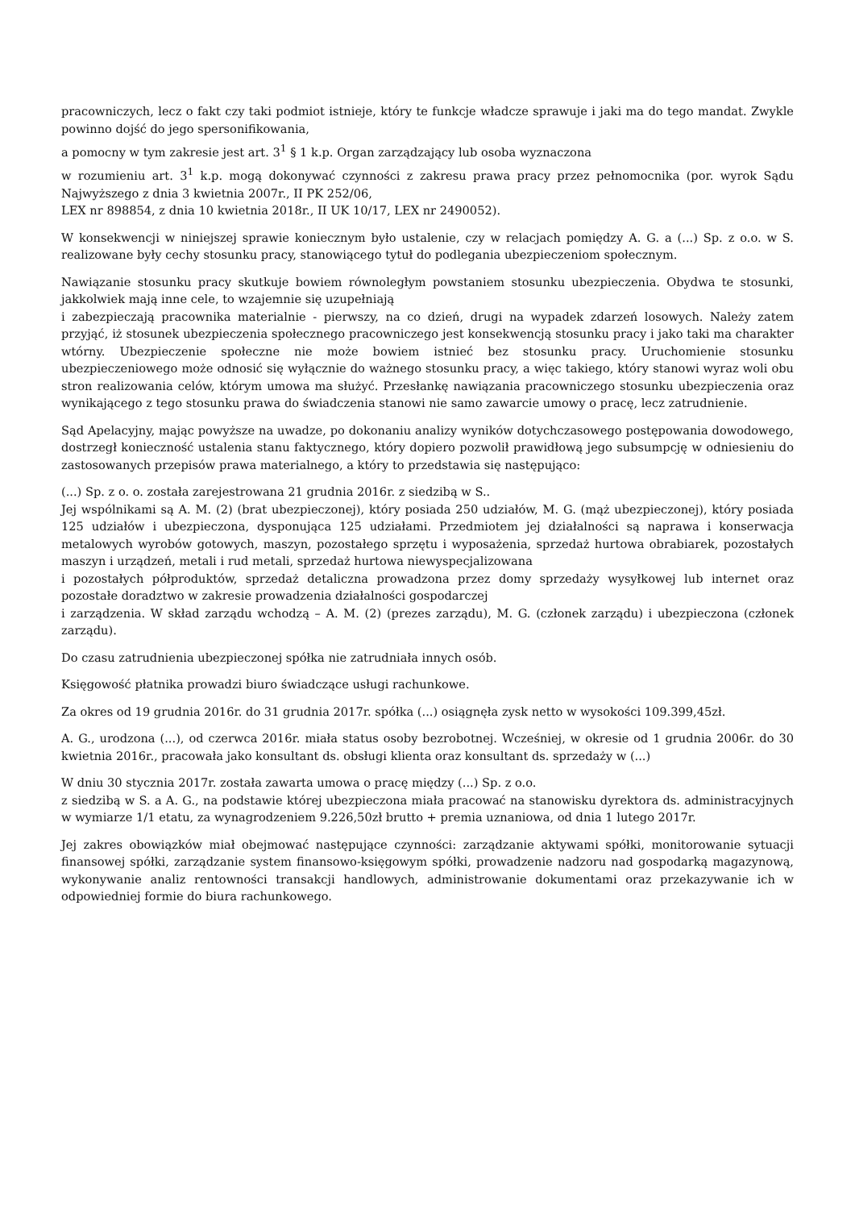pracowniczych, lecz o fakt czy taki podmiot istnieje, który te funkcje władcze sprawuje i jaki ma do tego mandat. Zwykle powinno dojść do jego spersonifikowania,
a pomocny w tym zakresie jest art. 3<sup>1</sup> § 1 k.p. Organ zarządzający lub osoba wyznaczona
w rozumieniu art. 3<sup>1</sup> k.p. mogą dokonywać czynności z zakresu prawa pracy przez pełnomocnika (por. wyrok Sądu Najwyższego z dnia 3 kwietnia 2007r., II PK 252/06,
LEX nr 898854, z dnia 10 kwietnia 2018r., II UK 10/17, LEX nr 2490052).
W konsekwencji w niniejszej sprawie koniecznym było ustalenie, czy w relacjach pomiędzy A. G. a (...) Sp. z o.o. w S. realizowane były cechy stosunku pracy, stanowiącego tytuł do podlegania ubezpieczeniom społecznym.
Nawiązanie stosunku pracy skutkuje bowiem równoległym powstaniem stosunku ubezpieczenia. Obydwa te stosunki, jakkolwiek mają inne cele, to wzajemnie się uzupełniają
i zabezpieczają pracownika materialnie - pierwszy, na co dzień, drugi na wypadek zdarzeń losowych. Należy zatem przyjąć, iż stosunek ubezpieczenia społecznego pracowniczego jest konsekwencją stosunku pracy i jako taki ma charakter wtórny. Ubezpieczenie społeczne nie może bowiem istnieć bez stosunku pracy. Uruchomienie stosunku ubezpieczeniowego może odnosić się wyłącznie do ważnego stosunku pracy, a więc takiego, który stanowi wyraz woli obu stron realizowania celów, którym umowa ma służyć. Przesłankę nawiązania pracowniczego stosunku ubezpieczenia oraz wynikającego z tego stosunku prawa do świadczenia stanowi nie samo zawarcie umowy o pracę, lecz zatrudnienie.
Sąd Apelacyjny, mając powyższe na uwadze, po dokonaniu analizy wyników dotychczasowego postępowania dowodowego, dostrzegł konieczność ustalenia stanu faktycznego, który dopiero pozwolił prawidłową jego subsumpcję w odniesieniu do zastosowanych przepisów prawa materialnego, a który to przedstawia się następująco:
(...) Sp. z o. o. została zarejestrowana 21 grudnia 2016r. z siedzibą w S..
Jej wspólnikami są A. M. (2) (brat ubezpieczonej), który posiada 250 udziałów, M. G. (mąż ubezpieczonej), który posiada 125 udziałów i ubezpieczona, dysponująca 125 udziałami. Przedmiotem jej działalności są naprawa i konserwacja metalowych wyrobów gotowych, maszyn, pozostałego sprzętu i wyposażenia, sprzedaż hurtowa obrabiarek, pozostałych maszyn i urządzeń, metali i rud metali, sprzedaż hurtowa niewyspecjalizowana
i pozostałych półproduktów, sprzedaż detaliczna prowadzona przez domy sprzedaży wysyłkowej lub internet oraz pozostałe doradztwo w zakresie prowadzenia działalności gospodarczej
i zarządzenia. W skład zarządu wchodzą – A. M. (2) (prezes zarządu), M. G. (członek zarządu) i ubezpieczona (członek zarządu).
Do czasu zatrudnienia ubezpieczonej spółka nie zatrudniała innych osób.
Księgowość płatnika prowadzi biuro świadczące usługi rachunkowe.
Za okres od 19 grudnia 2016r. do 31 grudnia 2017r. spółka (...) osiągnęła zysk netto w wysokości 109.399,45zł.
A. G., urodzona (...), od czerwca 2016r. miała status osoby bezrobotnej. Wcześniej, w okresie od 1 grudnia 2006r. do 30 kwietnia 2016r., pracowała jako konsultant ds. obsługi klienta oraz konsultant ds. sprzedaży w (...)
W dniu 30 stycznia 2017r. została zawarta umowa o pracę między (...) Sp. z o.o.
z siedzibą w S. a A. G., na podstawie której ubezpieczona miała pracować na stanowisku dyrektora ds. administracyjnych w wymiarze 1/1 etatu, za wynagrodzeniem 9.226,50zł brutto + premia uznaniowa, od dnia 1 lutego 2017r.
Jej zakres obowiązków miał obejmować następujące czynności: zarządzanie aktywami spółki, monitorowanie sytuacji finansowej spółki, zarządzanie system finansowo-księgowym spółki, prowadzenie nadzoru nad gospodarką magazynową, wykonywanie analiz rentowności transakcji handlowych, administrowanie dokumentami oraz przekazywanie ich w odpowiedniej formie do biura rachunkowego.